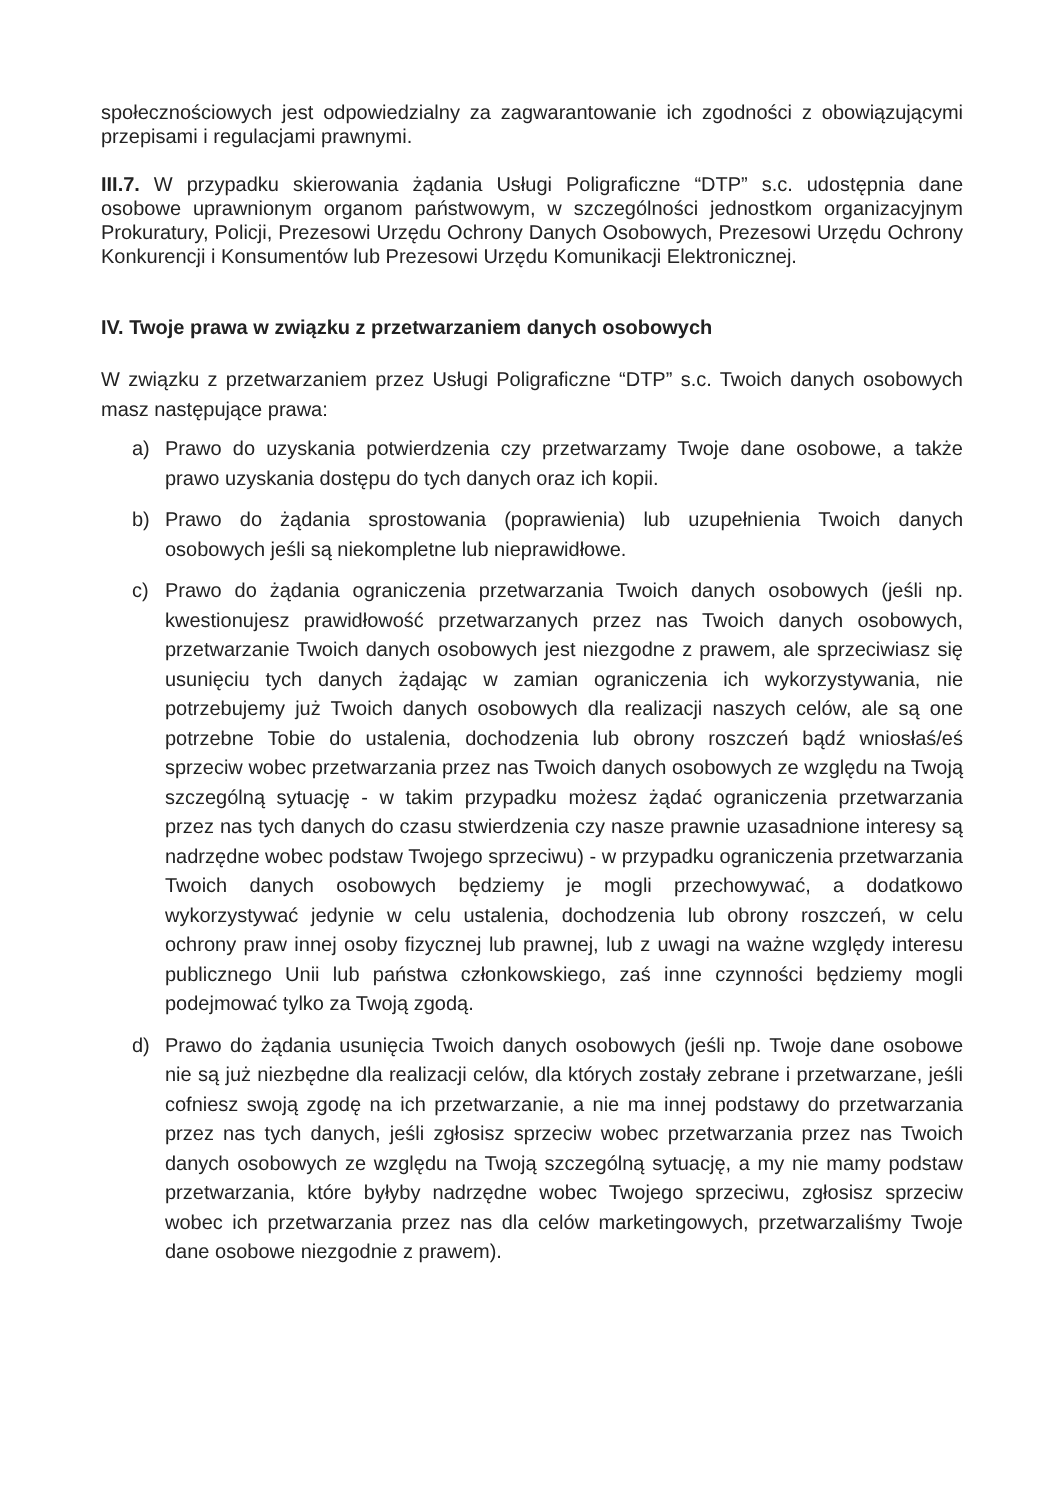społecznościowych jest odpowiedzialny za zagwarantowanie ich zgodności z obowiązującymi przepisami i regulacjami prawnymi.
III.7. W przypadku skierowania żądania Usługi Poligraficzne “DTP” s.c. udostępnia dane osobowe uprawnionym organom państwowym, w szczególności jednostkom organizacyjnym Prokuratury, Policji, Prezesowi Urzędu Ochrony Danych Osobowych, Prezesowi Urzędu Ochrony Konkurencji i Konsumentów lub Prezesowi Urzędu Komunikacji Elektronicznej.
IV. Twoje prawa w związku z przetwarzaniem danych osobowych
W związku z przetwarzaniem przez Usługi Poligraficzne “DTP” s.c. Twoich danych osobowych masz następujące prawa:
a) Prawo do uzyskania potwierdzenia czy przetwarzamy Twoje dane osobowe, a także prawo uzyskania dostępu do tych danych oraz ich kopii.
b) Prawo do żądania sprostowania (poprawienia) lub uzupełnienia Twoich danych osobowych jeśli są niekompletne lub nieprawidłowe.
c) Prawo do żądania ograniczenia przetwarzania Twoich danych osobowych (jeśli np. kwestionujesz prawidłowość przetwarzanych przez nas Twoich danych osobowych, przetwarzanie Twoich danych osobowych jest niezgodne z prawem, ale sprzeciwiasz się usunięciu tych danych żądając w zamian ograniczenia ich wykorzystywania, nie potrzebujemy już Twoich danych osobowych dla realizacji naszych celów, ale są one potrzebne Tobie do ustalenia, dochodzenia lub obrony roszczeń bądź wniosłaś/eś sprzeciw wobec przetwarzania przez nas Twoich danych osobowych ze względu na Twoją szczególną sytuację - w takim przypadku możesz żądać ograniczenia przetwarzania przez nas tych danych do czasu stwierdzenia czy nasze prawnie uzasadnione interesy są nadrzędne wobec podstaw Twojego sprzeciwu) - w przypadku ograniczenia przetwarzania Twoich danych osobowych będziemy je mogli przechowywać, a dodatkowo wykorzystywać jedynie w celu ustalenia, dochodzenia lub obrony roszczeń, w celu ochrony praw innej osoby fizycznej lub prawnej, lub z uwagi na ważne względy interesu publicznego Unii lub państwa członkowskiego, zaś inne czynności będziemy mogli podejmować tylko za Twoją zgodą.
d) Prawo do żądania usunięcia Twoich danych osobowych (jeśli np. Twoje dane osobowe nie są już niezbędne dla realizacji celów, dla których zostały zebrane i przetwarzane, jeśli cofniesz swoją zgodę na ich przetwarzanie, a nie ma innej podstawy do przetwarzania przez nas tych danych, jeśli zgłosisz sprzeciw wobec przetwarzania przez nas Twoich danych osobowych ze względu na Twoją szczególną sytuację, a my nie mamy podstaw przetwarzania, które byłyby nadrzędne wobec Twojego sprzeciwu, zgłosisz sprzeciw wobec ich przetwarzania przez nas dla celów marketingowych, przetwarzaliśmy Twoje dane osobowe niezgodnie z prawem).